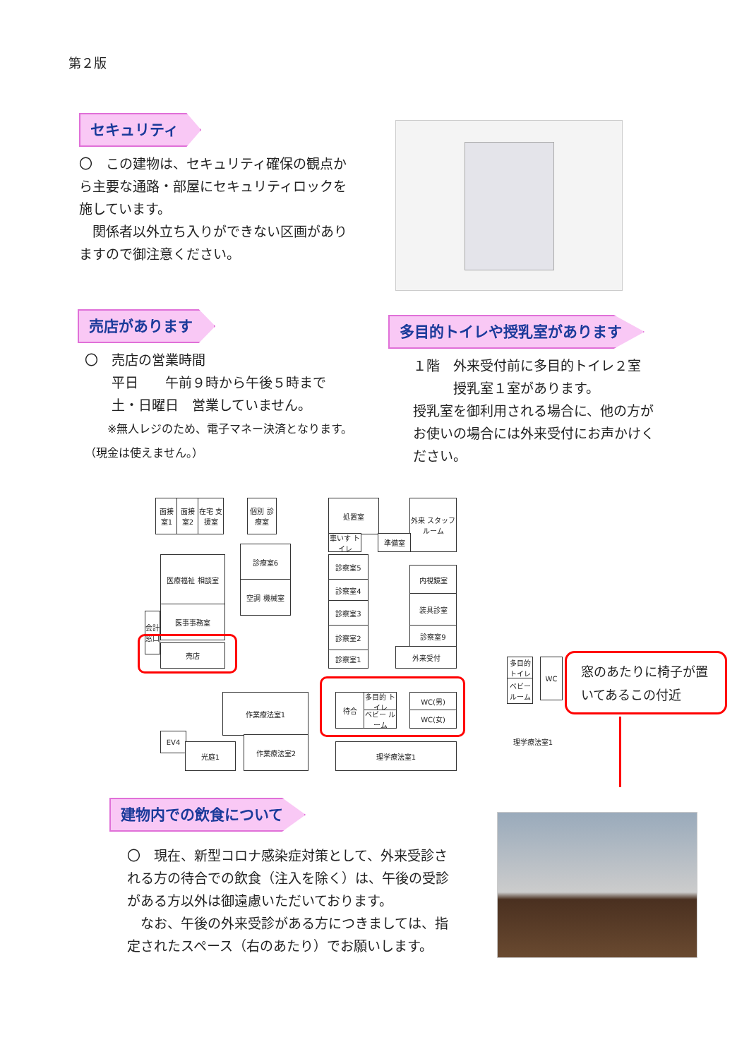第２版
セキュリティ
〇　この建物は、セキュリティ確保の観点から主要な通路・部屋にセキュリティロックを施しています。
　関係者以外立ち入りができない区画がありますので御注意ください。
売店があります
〇　売店の営業時間
　　平日　　午前９時から午後５時まで
　　土・日曜日　営業していません。
　　※無人レジのため、電子マネー決済となります。（現金は使えません。）
多目的トイレや授乳室があります
１階　外来受付前に多目的トイレ２室
　　　授乳室１室があります。
授乳室を御利用される場合に、他の方がお使いの場合には外来受付にお声かけください。
面接 室1
面接 室2
在宅 支援室
個別 診療室
診療室6
空調 機械室
医療福祉 相談室
医事事務室
会計窓口
売店
処置室
外来 スタッフルーム
車いす トイレ
準備室
診察室5
診察室4
診察室3
診察室2
診察室1
内視鏡室
装具診室
診察室9
外来受付
待合
多目的 トイレ
ベビー ルーム
WC(男)
WC(女)
作業療法室1
EV4
光庭1
作業療法室2
理学療法室1
多目的 トイレ
ベビー ルーム
WC
理学療法室1
窓のあたりに椅子が置いてあるこの付近
建物内での飲食について
〇　現在、新型コロナ感染症対策として、外来受診される方の待合での飲食（注入を除く）は、午後の受診がある方以外は御遠慮いただいております。
　なお、午後の外来受診がある方につきましては、指定されたスペース（右のあたり）でお願いします。